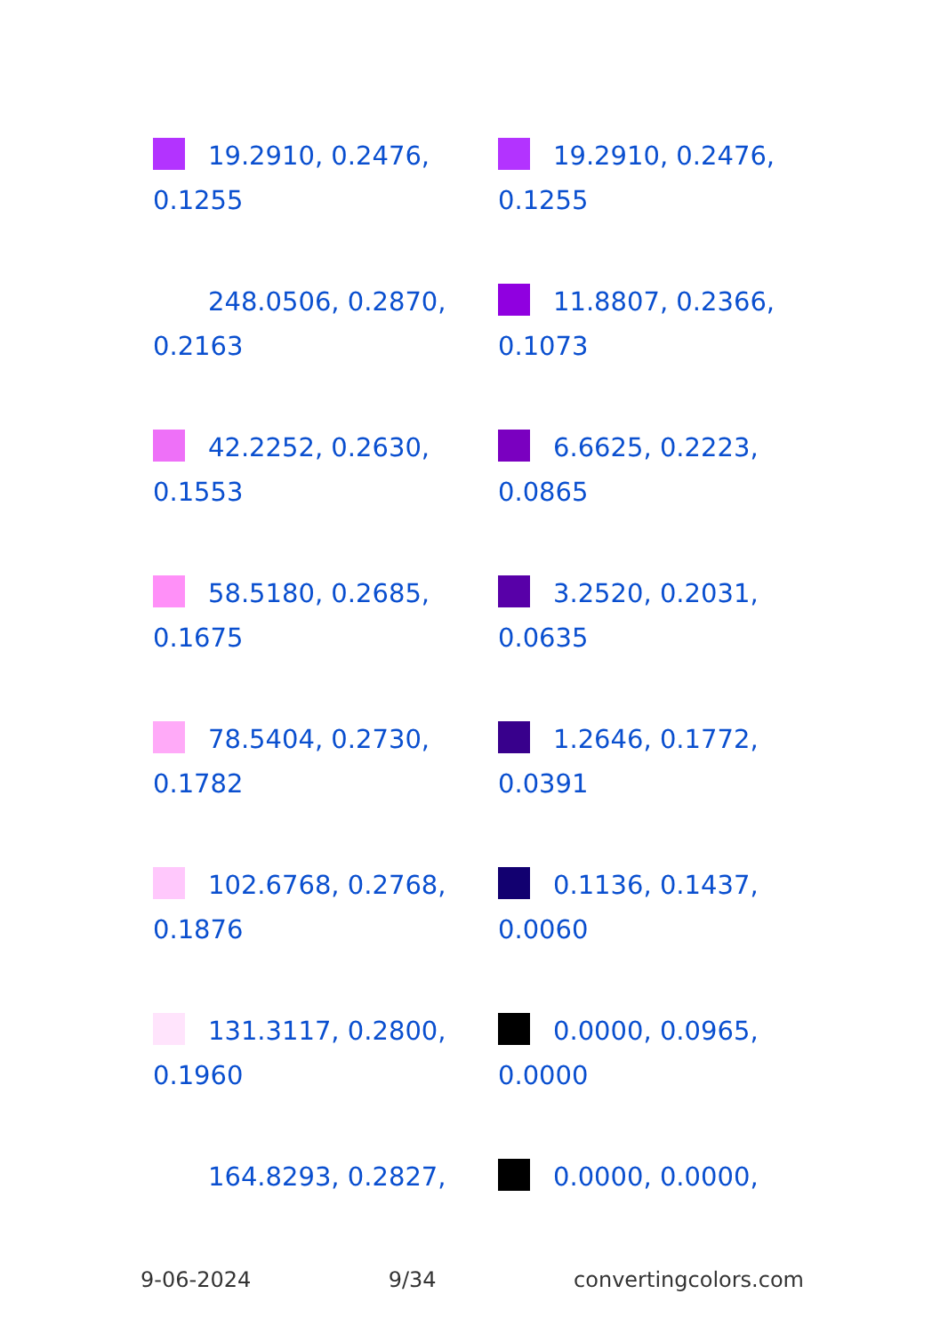19.2910, 0.2476, 0.1255
19.2910, 0.2476, 0.1255
248.0506, 0.2870, 0.2163
11.8807, 0.2366, 0.1073
42.2252, 0.2630, 0.1553
6.6625, 0.2223, 0.0865
58.5180, 0.2685, 0.1675
3.2520, 0.2031, 0.0635
78.5404, 0.2730, 0.1782
1.2646, 0.1772, 0.0391
102.6768, 0.2768, 0.1876
0.1136, 0.1437, 0.0060
131.3117, 0.2800, 0.1960
0.0000, 0.0965, 0.0000
164.8293, 0.2827,
0.0000, 0.0000,
9-06-2024 9/34 convertingcolors.com